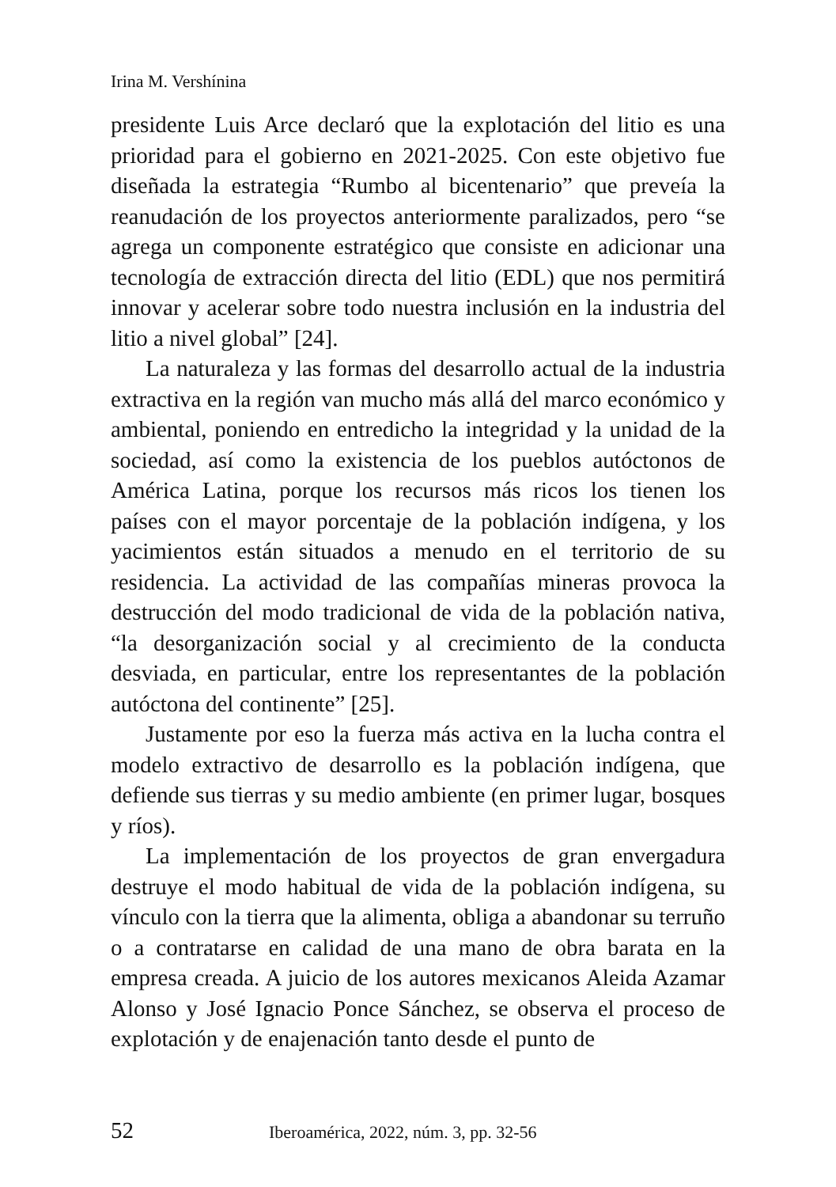Irina M. Vershínina
presidente Luis Arce declaró que la explotación del litio es una prioridad para el gobierno en 2021-2025. Con este objetivo fue diseñada la estrategia “Rumbo al bicentenario” que preveía la reanudación de los proyectos anteriormente paralizados, pero “se agrega un componente estratégico que consiste en adicionar una tecnología de extracción directa del litio (EDL) que nos permitirá innovar y acelerar sobre todo nuestra inclusión en la industria del litio a nivel global” [24].
La naturaleza y las formas del desarrollo actual de la industria extractiva en la región van mucho más allá del marco económico y ambiental, poniendo en entredicho la integridad y la unidad de la sociedad, así como la existencia de los pueblos autóctonos de América Latina, porque los recursos más ricos los tienen los países con el mayor porcentaje de la población indígena, y los yacimientos están situados a menudo en el territorio de su residencia. La actividad de las compañías mineras provoca la destrucción del modo tradicional de vida de la población nativa, “la desorganización social y al crecimiento de la conducta desviada, en particular, entre los representantes de la población autóctona del continente” [25].
Justamente por eso la fuerza más activa en la lucha contra el modelo extractivo de desarrollo es la población indígena, que defiende sus tierras y su medio ambiente (en primer lugar, bosques y ríos).
La implementación de los proyectos de gran envergadura destruye el modo habitual de vida de la población indígena, su vínculo con la tierra que la alimenta, obliga a abandonar su terruño o a contratarse en calidad de una mano de obra barata en la empresa creada. A juicio de los autores mexicanos Aleida Azamar Alonso y José Ignacio Ponce Sánchez, se observa el proceso de explotación y de enajenación tanto desde el punto de
52 Iberoamérica, 2022, núm. 3, pp. 32-56